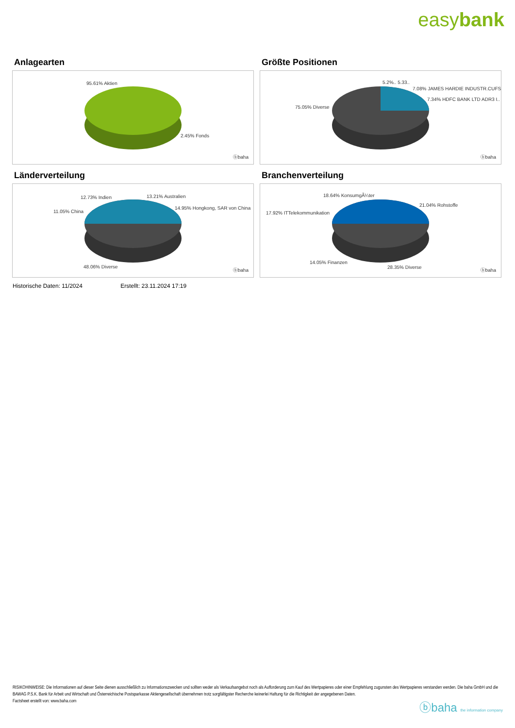easybank
Anlagearten
95.61% Aktien
2.45% Fonds
ⓑbaha
Größte Positionen
5.2%.. 5.33..
7.08% JAMES HARDIE INDUSTR.CUFS
7.34% HDFC BANK LTD ADR3 I..
75.05% Diverse
ⓑbaha
Länderverteilung
12.73% Indien 13.21% Australien
11.05% China
14.95% Hongkong, SAR von China
48.06% Diverse
ⓑbaha
Branchenverteilung
18.64% KonsumgÃ¼ter
21.04% Rohstoffe
17.92% ITTelekommunikation
14.05% Finanzen
28.35% Diverse
ⓑbaha
Historische Daten: 11/2024 Erstellt: 23.11.2024 17:19
RISIKOHINWEISE: Die Informationen auf dieser Seite dienen ausschließlich zu Informationszwecken und sollten weder als Verkaufsangebot noch als Aufforderung zum Kauf des Wertpapieres oder einer Empfehlung zugunsten des Wertpapieres verstanden werden. Die baha GmbH und die BAWAG P.S.K. Bank für Arbeit und Wirtschaft und Österreichische Postsparkasse Aktiengesellschaft übernehmen trotz sorgfältigster Recherche keinerlei Haftung für die Richtigkeit der angegebenen Daten.
Factsheet erstellt von: www.baha.com
ⓑbaha the information company